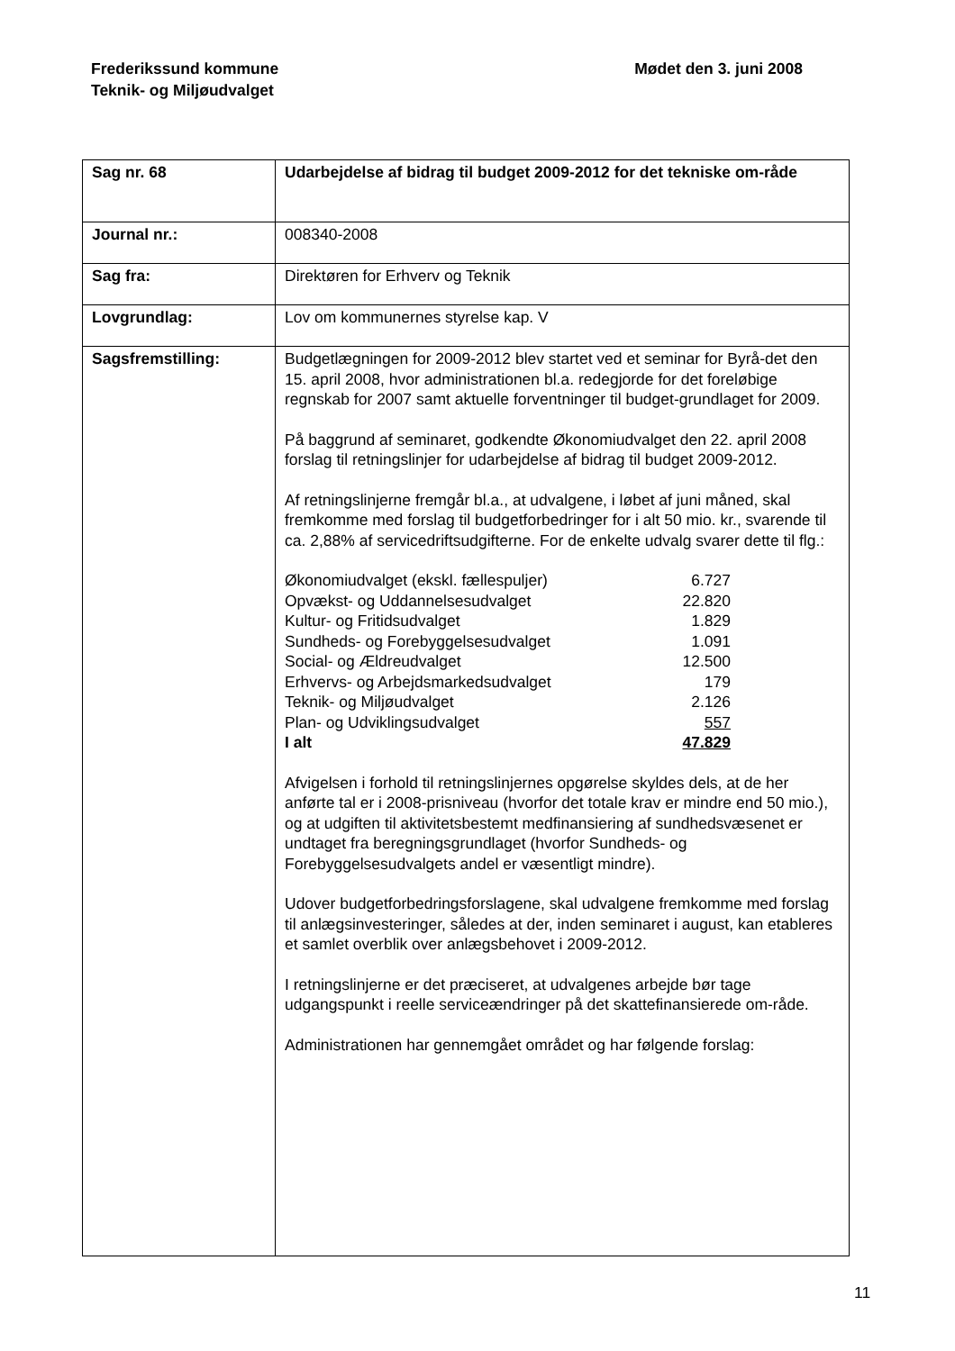Frederikssund kommune
Teknik- og Miljøudvalget
Mødet den 3. juni 2008
| Sag nr. 68 | Udarbejdelse af bidrag til budget 2009-2012 for det tekniske om-råde |
| Journal nr.: | 008340-2008 |
| Sag fra: | Direktøren for Erhverv og Teknik |
| Lovgrundlag: | Lov om kommunernes styrelse kap. V |
| Sagsfremstilling: | Budgetlægningen for 2009-2012 blev startet ved et seminar for Byrå-det den 15. april 2008, hvor administrationen bl.a. redegjorde for det foreløbige regnskab for 2007 samt aktuelle forventninger til budget-grundlaget for 2009. På baggrund af seminaret, godkendte Økonomiudvalget den 22. april 2008 forslag til retningslinjer for udarbejdelse af bidrag til budget 2009-2012. Af retningslinjerne fremgår bl.a., at udvalgene, i løbet af juni måned, skal fremkomme med forslag til budgetforbedringer for i alt 50 mio. kr., svarende til ca. 2,88% af servicedriftsudgifterne. For de enkelte udvalg svarer dette til flg.: / Økonomiudvalget (ekskl. fællespuljer) / 6.727 / / Opvækst- og Uddannelsesudvalget / 22.820 / / Kultur- og Fritidsudvalget / 1.829 / / Sundheds- og Forebyggelsesudvalget / 1.091 / / Social- og Ældreudvalget / 12.500 / / Erhvervs- og Arbejdsmarkedsudvalget / 179 / / Teknik- og Miljøudvalget / 2.126 / / Plan- og Udviklingsudvalget / 557 / / I alt / 47.829 / Afvigelsen i forhold til retningslinjernes opgørelse skyldes dels, at de her anførte tal er i 2008-prisniveau (hvorfor det totale krav er mindre end 50 mio.), og at udgiften til aktivitetsbestemt medfinansiering af sundhedsvæsenet er undtaget fra beregningsgrundlaget (hvorfor Sundheds- og Forebyggelsesudvalgets andel er væsentligt mindre). Udover budgetforbedringsforslagene, skal udvalgene fremkomme med forslag til anlægsinvesteringer, således at der, inden seminaret i august, kan etableres et samlet overblik over anlægsbehovet i 2009-2012. I retningslinjerne er det præciseret, at udvalgenes arbejde bør tage udgangspunkt i reelle serviceændringer på det skattefinansierede om-råde. Administrationen har gennemgået området og har følgende forslag: |
11